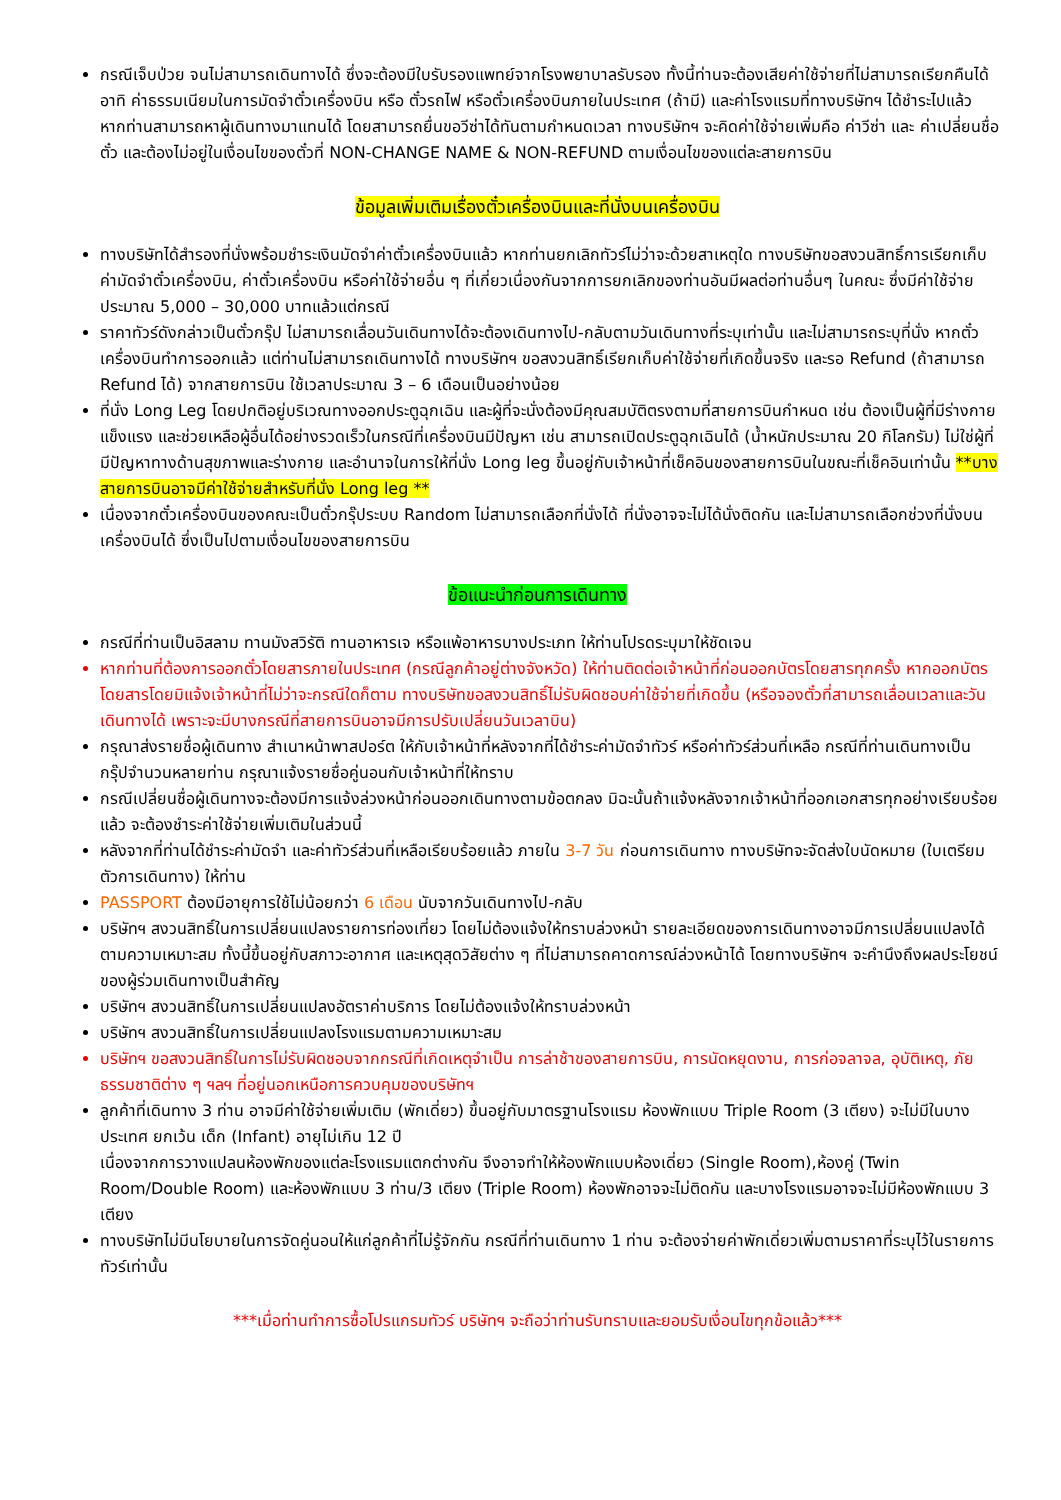กรณีเจ็บป่วย จนไม่สามารถเดินทางได้ ซึ่งจะต้องมีใบรับรองแพทย์จากโรงพยาบาลรับรอง ทั้งนี้ท่านจะต้องเสียค่าใช้จ่ายที่ไม่สามารถเรียกคืนได้ อาทิ ค่าธรรมเนียมในการมัดจำตั๋วเครื่องบิน หรือ ตั๋วรถไฟ หรือตั๋วเครื่องบินภายในประเทศ (ถ้ามี) และค่าโรงแรมที่ทางบริษัทฯ ได้ชำระไปแล้ว หากท่านสามารถหาผู้เดินทางมาแทนได้ โดยสามารถยื่นขอวีซ่าได้ทันตามกำหนดเวลา ทางบริษัทฯ จะคิดค่าใช้จ่ายเพิ่มคือ ค่าวีซ่า และ ค่าเปลี่ยนชื่อตั๋ว และต้องไม่อยู่ในเงื่อนไขของตั๋วที่ NON-CHANGE NAME & NON-REFUND ตามเงื่อนไขของแต่ละสายการบิน
ข้อมูลเพิ่มเติมเรื่องตั๋วเครื่องบินและที่นั่งบนเครื่องบิน
ทางบริษัทได้สำรองที่นั่งพร้อมชำระเงินมัดจำค่าตั๋วเครื่องบินแล้ว หากท่านยกเลิกทัวร์ไม่ว่าจะด้วยสาเหตุใด ทางบริษัทขอสงวนสิทธิ์การเรียกเก็บค่ามัดจำตั๋วเครื่องบิน, ค่าตั๋วเครื่องบิน หรือค่าใช้จ่ายอื่น ๆ ที่เกี่ยวเนื่องกันจากการยกเลิกของท่านอันมีผลต่อท่านอื่นๆ ในคณะ ซึ่งมีค่าใช้จ่ายประมาณ 5,000 – 30,000 บาทแล้วแต่กรณี
ราคาทัวร์ดังกล่าวเป็นตั๋วกรุ๊ป ไม่สามารถเลื่อนวันเดินทางได้จะต้องเดินทางไป-กลับตามวันเดินทางที่ระบุเท่านั้น และไม่สามารถระบุที่นั่ง หากตั๋วเครื่องบินทำการออกแล้ว แต่ท่านไม่สามารถเดินทางได้ ทางบริษัทฯ ขอสงวนสิทธิ์เรียกเก็บค่าใช้จ่ายที่เกิดขึ้นจริง และรอ Refund (ถ้าสามารถ Refund ได้) จากสายการบิน ใช้เวลาประมาณ 3 – 6 เดือนเป็นอย่างน้อย
ที่นั่ง Long Leg โดยปกติอยู่บริเวณทางออกประตูฉุกเฉิน และผู้ที่จะนั่งต้องมีคุณสมบัติตรงตามที่สายการบินกำหนด เช่น ต้องเป็นผู้ที่มีร่างกายแข็งแรง และช่วยเหลือผู้อื่นได้อย่างรวดเร็วในกรณีที่เครื่องบินมีปัญหา เช่น สามารถเปิดประตูฉุกเฉินได้ (น้ำหนักประมาณ 20 กิโลกรัม) ไม่ใช่ผู้ที่มีปัญหาทางด้านสุขภาพและร่างกาย และอำนาจในการให้ที่นั่ง Long leg ขึ้นอยู่กับเจ้าหน้าที่เช็คอินของสายการบินในขณะที่เช็คอินเท่านั้น **บางสายการบินอาจมีค่าใช้จ่ายสำหรับที่นั่ง Long leg **
เนื่องจากตั๋วเครื่องบินของคณะเป็นตั๋วกรุ๊ประบบ Random ไม่สามารถเลือกที่นั่งได้ ที่นั่งอาจจะไม่ได้นั่งติดกัน และไม่สามารถเลือกช่วงที่นั่งบนเครื่องบินได้ ซึ่งเป็นไปตามเงื่อนไขของสายการบิน
ข้อแนะนำก่อนการเดินทาง
กรณีที่ท่านเป็นอิสลาม ทานมังสวิรัติ ทานอาหารเจ หรือแพ้อาหารบางประเภท ให้ท่านโปรดระบุมาให้ชัดเจน
หากท่านที่ต้องการออกตั๋วโดยสารภายในประเทศ (กรณีลูกค้าอยู่ต่างจังหวัด) ให้ท่านติดต่อเจ้าหน้าที่ก่อนออกบัตรโดยสารทุกครั้ง หากออกบัตรโดยสารโดยมิแจ้งเจ้าหน้าที่ไม่ว่าจะกรณีใดก็ตาม ทางบริษัทขอสงวนสิทธิ์ไม่รับผิดชอบค่าใช้จ่ายที่เกิดขึ้น (หรือจองตั๋วที่สามารถเลื่อนเวลาและวันเดินทางได้ เพราะจะมีบางกรณีที่สายการบินอาจมีการปรับเปลี่ยนวันเวลาบิน)
กรุณาส่งรายชื่อผู้เดินทาง สำเนาหน้าพาสปอร์ต ให้กับเจ้าหน้าที่หลังจากที่ได้ชำระค่ามัดจำทัวร์ หรือค่าทัวร์ส่วนที่เหลือ กรณีที่ท่านเดินทางเป็นกรุ๊ปจำนวนหลายท่าน กรุณาแจ้งรายชื่อคู่นอนกับเจ้าหน้าที่ให้ทราบ
กรณีเปลี่ยนชื่อผู้เดินทางจะต้องมีการแจ้งล่วงหน้าก่อนออกเดินทางตามข้อตกลง มิฉะนั้นถ้าแจ้งหลังจากเจ้าหน้าที่ออกเอกสารทุกอย่างเรียบร้อยแล้ว จะต้องชำระค่าใช้จ่ายเพิ่มเติมในส่วนนี้
หลังจากที่ท่านได้ชำระค่ามัดจำ และค่าทัวร์ส่วนที่เหลือเรียบร้อยแล้ว ภายใน 3-7 วัน ก่อนการเดินทาง ทางบริษัทจะจัดส่งใบนัดหมาย (ใบเตรียมตัวการเดินทาง) ให้ท่าน
PASSPORT ต้องมีอายุการใช้ไม่น้อยกว่า 6 เดือน นับจากวันเดินทางไป-กลับ
บริษัทฯ สงวนสิทธิ์ในการเปลี่ยนแปลงรายการท่องเที่ยว โดยไม่ต้องแจ้งให้ทราบล่วงหน้า รายละเอียดของการเดินทางอาจมีการเปลี่ยนแปลงได้ตามความเหมาะสม ทั้งนี้ขึ้นอยู่กับสภาวะอากาศ และเหตุสุดวิสัยต่าง ๆ ที่ไม่สามารถคาดการณ์ล่วงหน้าได้ โดยทางบริษัทฯ จะคำนึงถึงผลประโยชน์ของผู้ร่วมเดินทางเป็นสำคัญ
บริษัทฯ สงวนสิทธิ์ในการเปลี่ยนแปลงอัตราค่าบริการ โดยไม่ต้องแจ้งให้ทราบล่วงหน้า
บริษัทฯ สงวนสิทธิ์ในการเปลี่ยนแปลงโรงแรมตามความเหมาะสม
บริษัทฯ ขอสงวนสิทธิ์ในการไม่รับผิดชอบจากกรณีที่เกิดเหตุจำเป็น การล่าช้าของสายการบิน, การนัดหยุดงาน, การก่อจลาจล, อุบัติเหตุ, ภัยธรรมชาติต่าง ๆ ฯลฯ ที่อยู่นอกเหนือการควบคุมของบริษัทฯ
ลูกค้าที่เดินทาง 3 ท่าน อาจมีค่าใช้จ่ายเพิ่มเติม (พักเดี่ยว) ขึ้นอยู่กับมาตรฐานโรงแรม ห้องพักแบบ Triple Room (3 เตียง) จะไม่มีในบางประเทศ ยกเว้น เด็ก (Infant) อายุไม่เกิน 12 ปี
เนื่องจากการวางแปลนห้องพักของแต่ละโรงแรมแตกต่างกัน จึงอาจทำให้ห้องพักแบบห้องเดี่ยว (Single Room),ห้องคู่ (Twin Room/Double Room) และห้องพักแบบ 3 ท่าน/3 เตียง (Triple Room) ห้องพักอาจจะไม่ติดกัน และบางโรงแรมอาจจะไม่มีห้องพักแบบ 3 เตียง
ทางบริษัทไม่มีนโยบายในการจัดคู่นอนให้แก่ลูกค้าที่ไม่รู้จักกัน กรณีที่ท่านเดินทาง 1 ท่าน จะต้องจ่ายค่าพักเดี่ยวเพิ่มตามราคาที่ระบุไว้ในรายการทัวร์เท่านั้น
***เมื่อท่านทำการซื้อโปรแกรมทัวร์ บริษัทฯ จะถือว่าท่านรับทราบและยอมรับเงื่อนไขทุกข้อแล้ว***